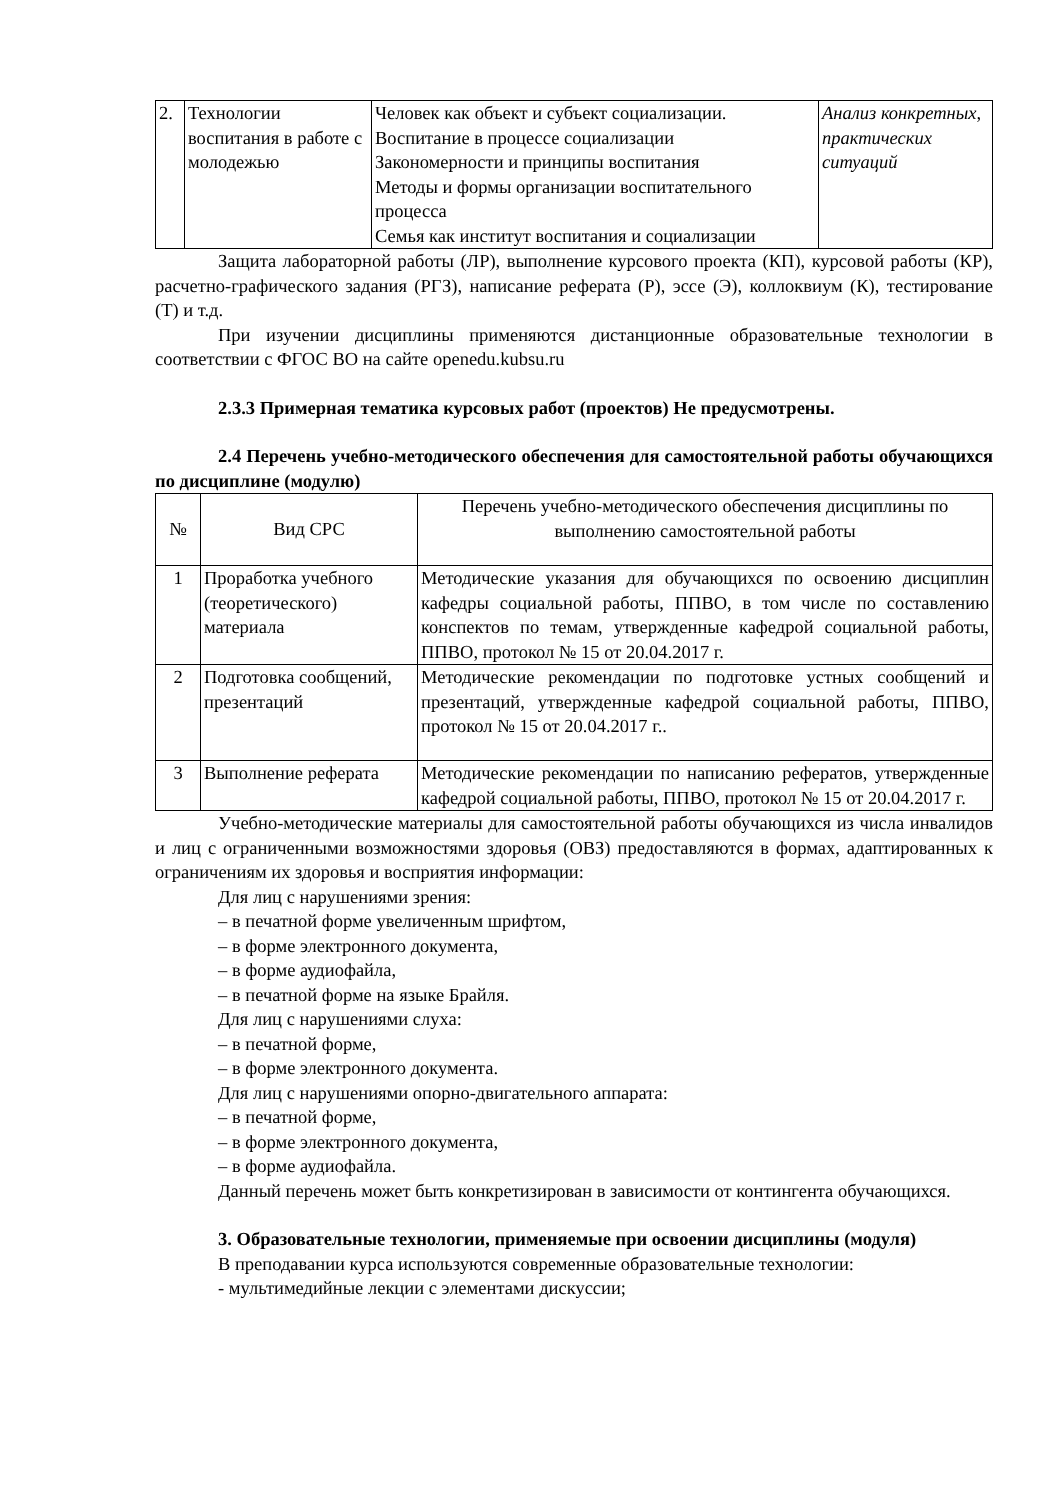| 2. | Технологии воспитания в работе с молодежью | Человек как объект и субъект социализации. Воспитание в процессе социализации Закономерности и принципы воспитания Методы и формы организации воспитательного процесса Семья как институт воспитания и социализации | Анализ конкретных, практических ситуаций |
Защита лабораторной работы (ЛР), выполнение курсового проекта (КП), курсовой работы (КР), расчетно-графического задания (РГЗ), написание реферата (Р), эссе (Э), коллоквиум (К), тестирование (Т) и т.д.
При изучении дисциплины применяются дистанционные образовательные технологии в соответствии с ФГОС ВО на сайте openedu.kubsu.ru
2.3.3 Примерная тематика курсовых работ (проектов) Не предусмотрены.
2.4 Перечень учебно-методического обеспечения для самостоятельной работы обучающихся по дисциплине (модулю)
| № | Вид СРС | Перечень учебно-методического обеспечения дисциплины по выполнению самостоятельной работы |
| 1 | Проработка учебного (теоретического) материала | Методические указания для обучающихся по освоению дисциплин кафедры социальной работы, ППВО, в том числе по составлению конспектов по темам, утвержденные кафедрой социальной работы, ППВО, протокол № 15 от 20.04.2017 г. |
| 2 | Подготовка сообщений, презентаций | Методические рекомендации по подготовке устных сообщений и презентаций, утвержденные кафедрой социальной работы, ППВО, протокол № 15 от 20.04.2017 г.. |
| 3 | Выполнение реферата | Методические рекомендации по написанию рефератов, утвержденные кафедрой социальной работы, ППВО, протокол № 15 от 20.04.2017 г. |
Учебно-методические материалы для самостоятельной работы обучающихся из числа инвалидов и лиц с ограниченными возможностями здоровья (ОВЗ) предоставляются в формах, адаптированных к ограничениям их здоровья и восприятия информации:
Для лиц с нарушениями зрения:
– в печатной форме увеличенным шрифтом,
– в форме электронного документа,
– в форме аудиофайла,
– в печатной форме на языке Брайля.
Для лиц с нарушениями слуха:
– в печатной форме,
– в форме электронного документа.
Для лиц с нарушениями опорно-двигательного аппарата:
– в печатной форме,
– в форме электронного документа,
– в форме аудиофайла.
Данный перечень может быть конкретизирован в зависимости от контингента обучающихся.
3. Образовательные технологии, применяемые при освоении дисциплины (модуля)
В преподавании курса используются современные образовательные технологии:
- мультимедийные лекции с элементами дискуссии;